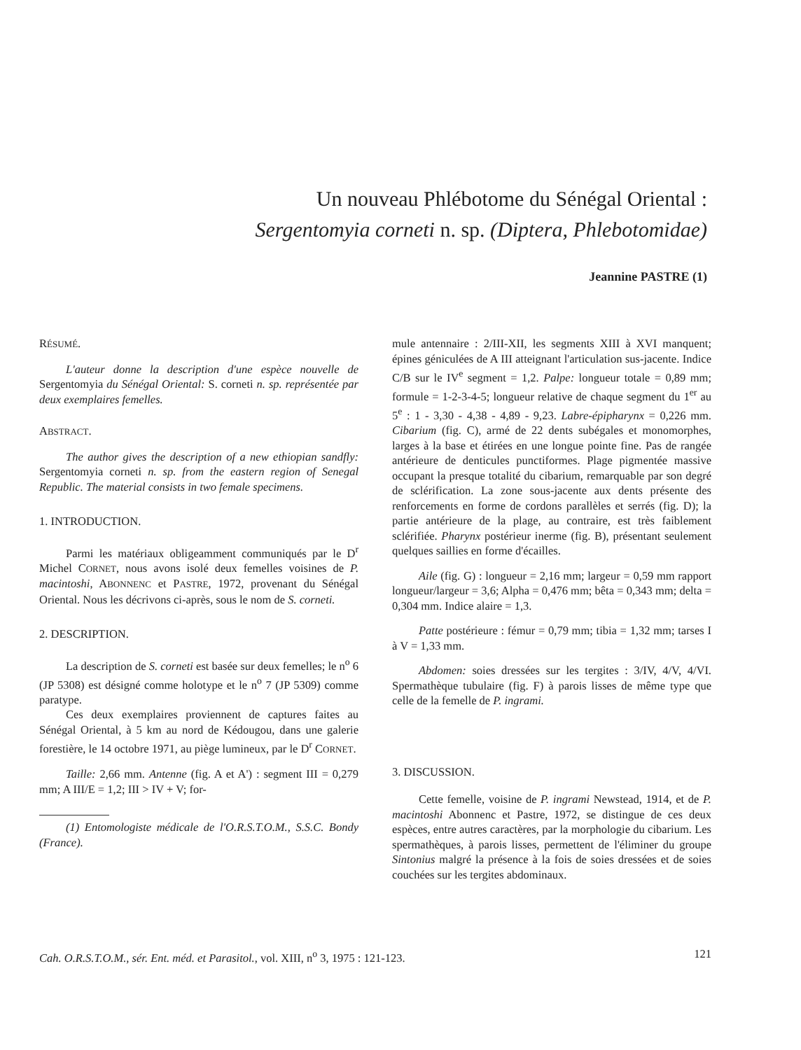Un nouveau Phlébotome du Sénégal Oriental :
Sergentomyia corneti n. sp. (Diptera, Phlebotomidae)
Jeannine PASTRE (1)
RÉSUMÉ.
L'auteur donne la description d'une espèce nouvelle de Sergentomyia du Sénégal Oriental: S. corneti n. sp. représentée par deux exemplaires femelles.
ABSTRACT.
The author gives the description of a new ethiopian sandfly: Sergentomyia corneti n. sp. from the eastern region of Senegal Republic. The material consists in two female specimens.
1. INTRODUCTION.
Parmi les matériaux obligeamment communiqués par le D<sup>r</sup> Michel CORNET, nous avons isolé deux femelles voisines de P. macintoshi, ABONNENC et PASTRE, 1972, provenant du Sénégal Oriental. Nous les décrivons ci-après, sous le nom de S. corneti.
2. DESCRIPTION.
La description de S. corneti est basée sur deux femelles; le n<sup>o</sup> 6 (JP 5308) est désigné comme holotype et le n<sup>o</sup> 7 (JP 5309) comme paratype.
Ces deux exemplaires proviennent de captures faites au Sénégal Oriental, à 5 km au nord de Kédougou, dans une galerie forestière, le 14 octobre 1971, au piège lumineux, par le D<sup>r</sup> CORNET.
Taille: 2,66 mm. Antenne (fig. A et A') : segment III = 0,279 mm; A III/E = 1,2; III > IV + V; for-
(1) Entomologiste médicale de l'O.R.S.T.O.M., S.S.C. Bondy (France).
mule antennaire : 2/III-XII, les segments XIII à XVI manquent; épines géniculées de A III atteignant l'articulation sus-jacente. Indice C/B sur le IV<sup>e</sup> segment = 1,2. Palpe: longueur totale = 0,89 mm; formule = 1-2-3-4-5; longueur relative de chaque segment du 1<sup>er</sup> au 5<sup>e</sup> : 1 - 3,30 - 4,38 - 4,89 - 9,23. Labre-épipharynx = 0,226 mm. Cibarium (fig. C), armé de 22 dents subégales et monomorphes, larges à la base et étirées en une longue pointe fine. Pas de rangée antérieure de denticules punctiformes. Plage pigmentée massive occupant la presque totalité du cibarium, remarquable par son degré de sclérification. La zone sous-jacente aux dents présente des renforcements en forme de cordons parallèles et serrés (fig. D); la partie antérieure de la plage, au contraire, est très faiblement sclérifiée. Pharynx postérieur inerme (fig. B), présentant seulement quelques saillies en forme d'écailles.
Aile (fig. G) : longueur = 2,16 mm; largeur = 0,59 mm rapport longueur/largeur = 3,6; Alpha = 0,476 mm; bêta = 0,343 mm; delta = 0,304 mm. Indice alaire = 1,3.
Patte postérieure : fémur = 0,79 mm; tibia = 1,32 mm; tarses I à V = 1,33 mm.
Abdomen: soies dressées sur les tergites : 3/IV, 4/V, 4/VI. Spermathèque tubulaire (fig. F) à parois lisses de même type que celle de la femelle de P. ingrami.
3. DISCUSSION.
Cette femelle, voisine de P. ingrami Newstead, 1914, et de P. macintoshi Abonnenc et Pastre, 1972, se distingue de ces deux espèces, entre autres caractères, par la morphologie du cibarium. Les spermathèques, à parois lisses, permettent de l'éliminer du groupe Sintonius malgré la présence à la fois de soies dressées et de soies couchées sur les tergites abdominaux.
Cah. O.R.S.T.O.M., sér. Ent. méd. et Parasitol., vol. XIII, n<sup>o</sup> 3, 1975 : 121-123. 121